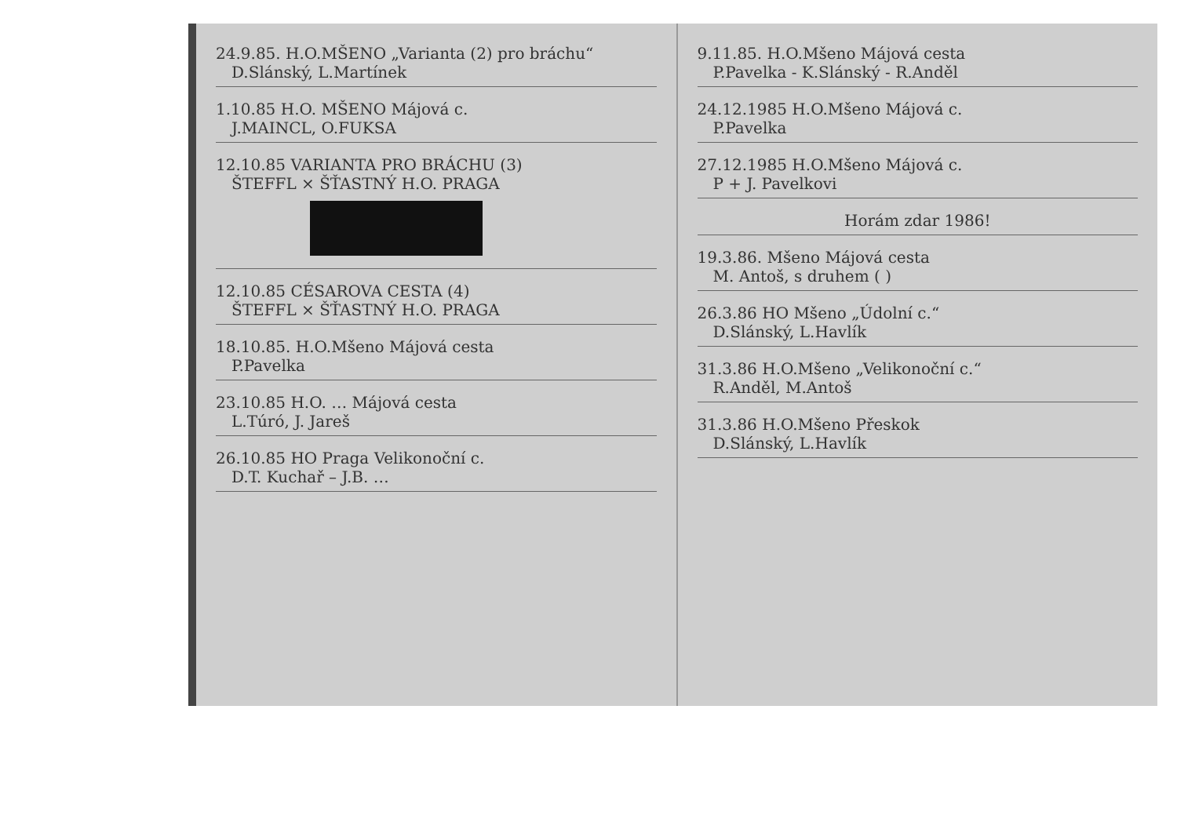24.9.85. H.O.MŠENO „Varianta (2) pro bráchu“
D.Slánský, L.Martínek
1.10.85 H.O. MŠENO Májová c.
J.MAINCL, O.FUKSA
12.10.85 VARIANTA PRO BRÁCHU (3)
ŠTEFFL × ŠŤASTNÝ H.O. PRAGA
12.10.85 CÉSAROVA CESTA (4)
ŠTEFFL × ŠŤASTNÝ H.O. PRAGA
18.10.85. H.O.Mšeno Májová cesta
P.Pavelka
23.10.85 H.O. … Májová cesta
L.Túró, J. Jareš
26.10.85 HO Praga Velikonoční c.
D.T. Kuchař – J.B. …
9.11.85. H.O.Mšeno Májová cesta
P.Pavelka - K.Slánský - R.Anděl
24.12.1985 H.O.Mšeno Májová c.
P.Pavelka
27.12.1985 H.O.Mšeno Májová c.
P + J. Pavelkovi
Horám zdar 1986!
19.3.86. Mšeno Májová cesta
M. Antoš, s druhem ( )
26.3.86 HO Mšeno „Údolní c.“
D.Slánský, L.Havlík
31.3.86 H.O.Mšeno „Velikonoční c.“
R.Anděl, M.Antoš
31.3.86 H.O.Mšeno Přeskok
D.Slánský, L.Havlík